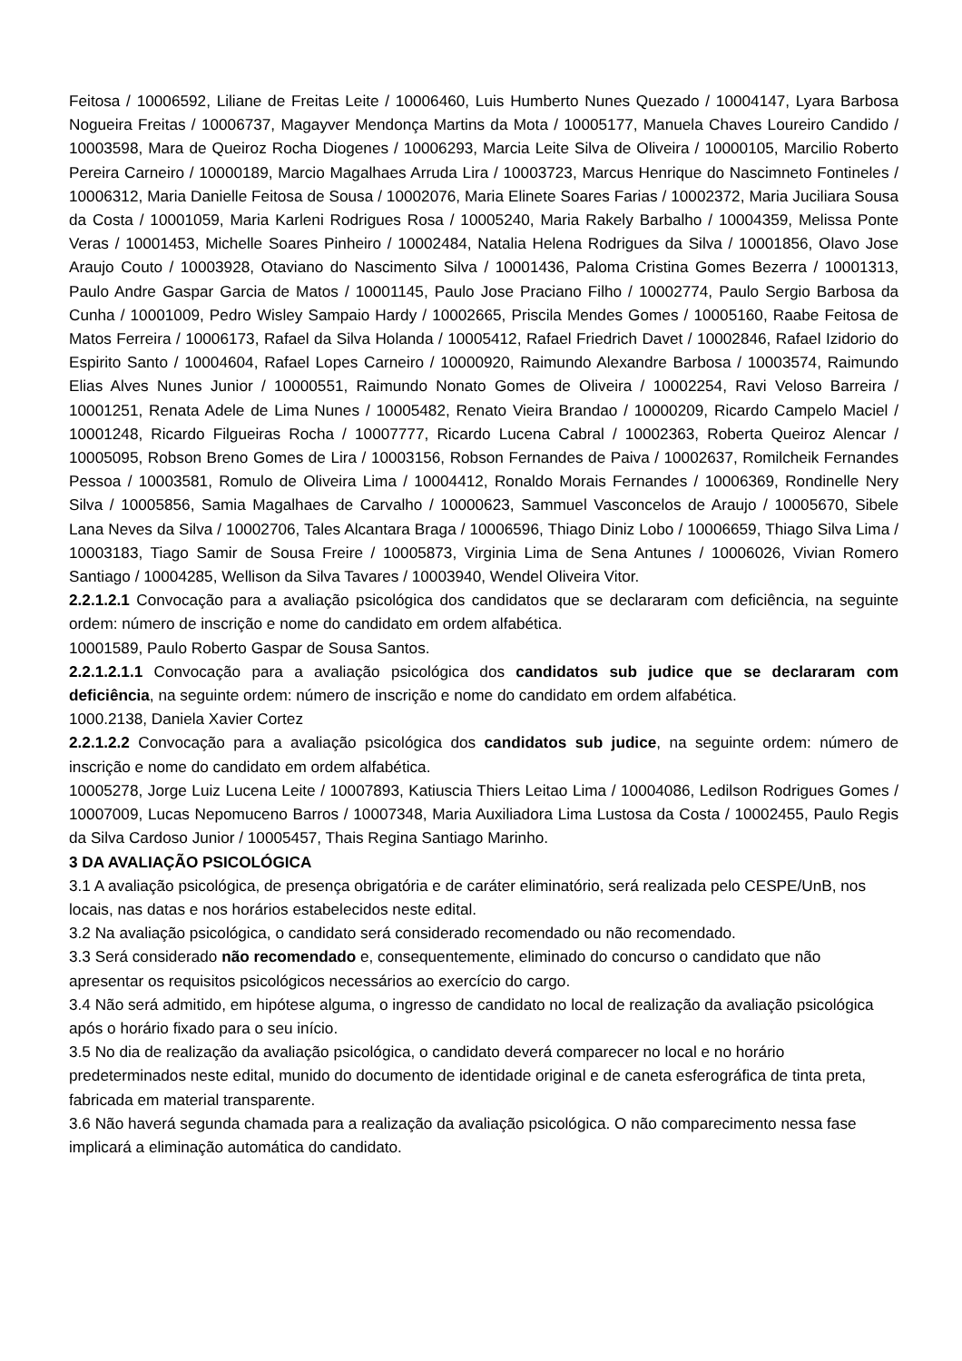Feitosa / 10006592, Liliane de Freitas Leite / 10006460, Luis Humberto Nunes Quezado / 10004147, Lyara Barbosa Nogueira Freitas / 10006737, Magayver Mendonça Martins da Mota / 10005177, Manuela Chaves Loureiro Candido / 10003598, Mara de Queiroz Rocha Diogenes / 10006293, Marcia Leite Silva de Oliveira / 10000105, Marcilio Roberto Pereira Carneiro / 10000189, Marcio Magalhaes Arruda Lira / 10003723, Marcus Henrique do Nascimneto Fontineles / 10006312, Maria Danielle Feitosa de Sousa / 10002076, Maria Elinete Soares Farias / 10002372, Maria Juciliara Sousa da Costa / 10001059, Maria Karleni Rodrigues Rosa / 10005240, Maria Rakely Barbalho / 10004359, Melissa Ponte Veras / 10001453, Michelle Soares Pinheiro / 10002484, Natalia Helena Rodrigues da Silva / 10001856, Olavo Jose Araujo Couto / 10003928, Otaviano do Nascimento Silva / 10001436, Paloma Cristina Gomes Bezerra / 10001313, Paulo Andre Gaspar Garcia de Matos / 10001145, Paulo Jose Praciano Filho / 10002774, Paulo Sergio Barbosa da Cunha / 10001009, Pedro Wisley Sampaio Hardy / 10002665, Priscila Mendes Gomes / 10005160, Raabe Feitosa de Matos Ferreira / 10006173, Rafael da Silva Holanda / 10005412, Rafael Friedrich Davet / 10002846, Rafael Izidorio do Espirito Santo / 10004604, Rafael Lopes Carneiro / 10000920, Raimundo Alexandre Barbosa / 10003574, Raimundo Elias Alves Nunes Junior / 10000551, Raimundo Nonato Gomes de Oliveira / 10002254, Ravi Veloso Barreira / 10001251, Renata Adele de Lima Nunes / 10005482, Renato Vieira Brandao / 10000209, Ricardo Campelo Maciel / 10001248, Ricardo Filgueiras Rocha / 10007777, Ricardo Lucena Cabral / 10002363, Roberta Queiroz Alencar / 10005095, Robson Breno Gomes de Lira / 10003156, Robson Fernandes de Paiva / 10002637, Romilcheik Fernandes Pessoa / 10003581, Romulo de Oliveira Lima / 10004412, Ronaldo Morais Fernandes / 10006369, Rondinelle Nery Silva / 10005856, Samia Magalhaes de Carvalho / 10000623, Sammuel Vasconcelos de Araujo / 10005670, Sibele Lana Neves da Silva / 10002706, Tales Alcantara Braga / 10006596, Thiago Diniz Lobo / 10006659, Thiago Silva Lima / 10003183, Tiago Samir de Sousa Freire / 10005873, Virginia Lima de Sena Antunes / 10006026, Vivian Romero Santiago / 10004285, Wellison da Silva Tavares / 10003940, Wendel Oliveira Vitor.
2.2.1.2.1 Convocação para a avaliação psicológica dos candidatos que se declararam com deficiência, na seguinte ordem: número de inscrição e nome do candidato em ordem alfabética.
10001589, Paulo Roberto Gaspar de Sousa Santos.
2.2.1.2.1.1 Convocação para a avaliação psicológica dos candidatos sub judice que se declararam com deficiência, na seguinte ordem: número de inscrição e nome do candidato em ordem alfabética.
1000.2138, Daniela Xavier Cortez
2.2.1.2.2 Convocação para a avaliação psicológica dos candidatos sub judice, na seguinte ordem: número de inscrição e nome do candidato em ordem alfabética.
10005278, Jorge Luiz Lucena Leite / 10007893, Katiuscia Thiers Leitao Lima / 10004086, Ledilson Rodrigues Gomes / 10007009, Lucas Nepomuceno Barros / 10007348, Maria Auxiliadora Lima Lustosa da Costa / 10002455, Paulo Regis da Silva Cardoso Junior / 10005457, Thais Regina Santiago Marinho.
3 DA AVALIAÇÃO PSICOLÓGICA
3.1 A avaliação psicológica, de presença obrigatória e de caráter eliminatório, será realizada pelo CESPE/UnB, nos locais, nas datas e nos horários estabelecidos neste edital.
3.2 Na avaliação psicológica, o candidato será considerado recomendado ou não recomendado.
3.3 Será considerado não recomendado e, consequentemente, eliminado do concurso o candidato que não apresentar os requisitos psicológicos necessários ao exercício do cargo.
3.4 Não será admitido, em hipótese alguma, o ingresso de candidato no local de realização da avaliação psicológica após o horário fixado para o seu início.
3.5 No dia de realização da avaliação psicológica, o candidato deverá comparecer no local e no horário predeterminados neste edital, munido do documento de identidade original e de caneta esferográfica de tinta preta, fabricada em material transparente.
3.6 Não haverá segunda chamada para a realização da avaliação psicológica. O não comparecimento nessa fase implicará a eliminação automática do candidato.